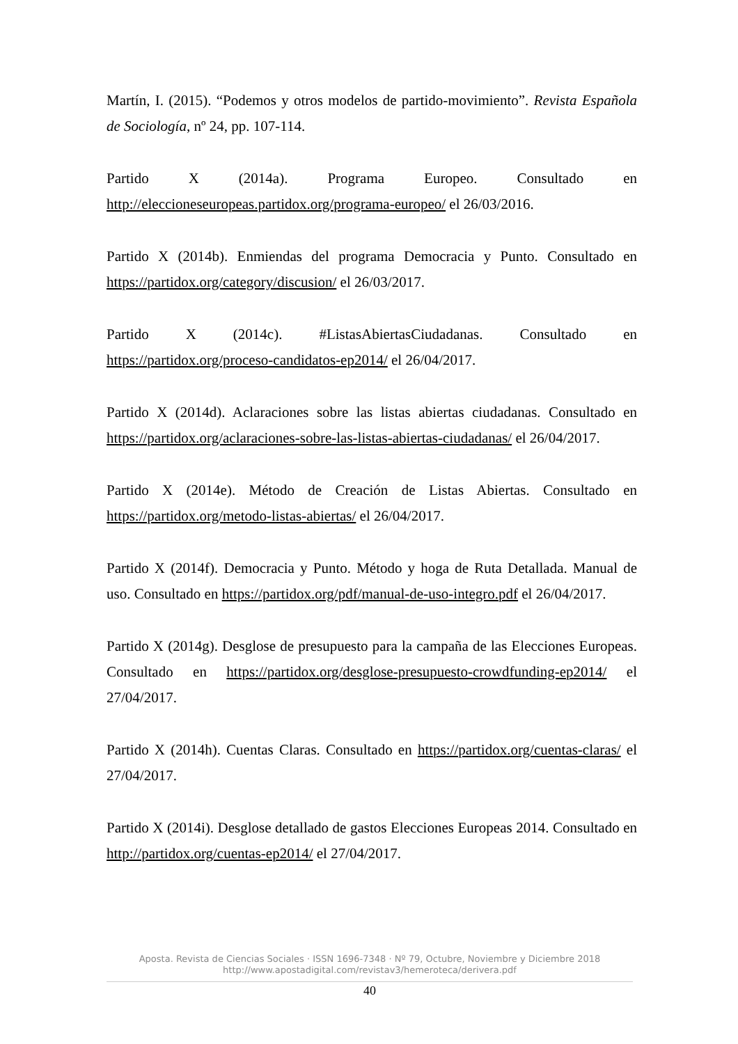Martín, I. (2015). “Podemos y otros modelos de partido-movimiento”. Revista Española de Sociología, nº 24, pp. 107-114.
Partido X (2014a). Programa Europeo. Consultado en http://eleccioneseuropeas.partidox.org/programa-europeo/ el 26/03/2016.
Partido X (2014b). Enmiendas del programa Democracia y Punto. Consultado en https://partidox.org/category/discusion/ el 26/03/2017.
Partido X (2014c). #ListasAbiertasCiudadanas. Consultado en https://partidox.org/proceso-candidatos-ep2014/ el 26/04/2017.
Partido X (2014d). Aclaraciones sobre las listas abiertas ciudadanas. Consultado en https://partidox.org/aclaraciones-sobre-las-listas-abiertas-ciudadanas/ el 26/04/2017.
Partido X (2014e). Método de Creación de Listas Abiertas. Consultado en https://partidox.org/metodo-listas-abiertas/ el 26/04/2017.
Partido X (2014f). Democracia y Punto. Método y hoga de Ruta Detallada. Manual de uso. Consultado en https://partidox.org/pdf/manual-de-uso-integro.pdf el 26/04/2017.
Partido X (2014g). Desglose de presupuesto para la campaña de las Elecciones Europeas. Consultado en https://partidox.org/desglose-presupuesto-crowdfunding-ep2014/ el 27/04/2017.
Partido X (2014h). Cuentas Claras. Consultado en https://partidox.org/cuentas-claras/ el 27/04/2017.
Partido X (2014i). Desglose detallado de gastos Elecciones Europeas 2014. Consultado en http://partidox.org/cuentas-ep2014/ el 27/04/2017.
Aposta. Revista de Ciencias Sociales · ISSN 1696-7348 · Nº 79, Octubre, Noviembre y Diciembre 2018
http://www.apostadigital.com/revistav3/hemeroteca/derivera.pdf
40